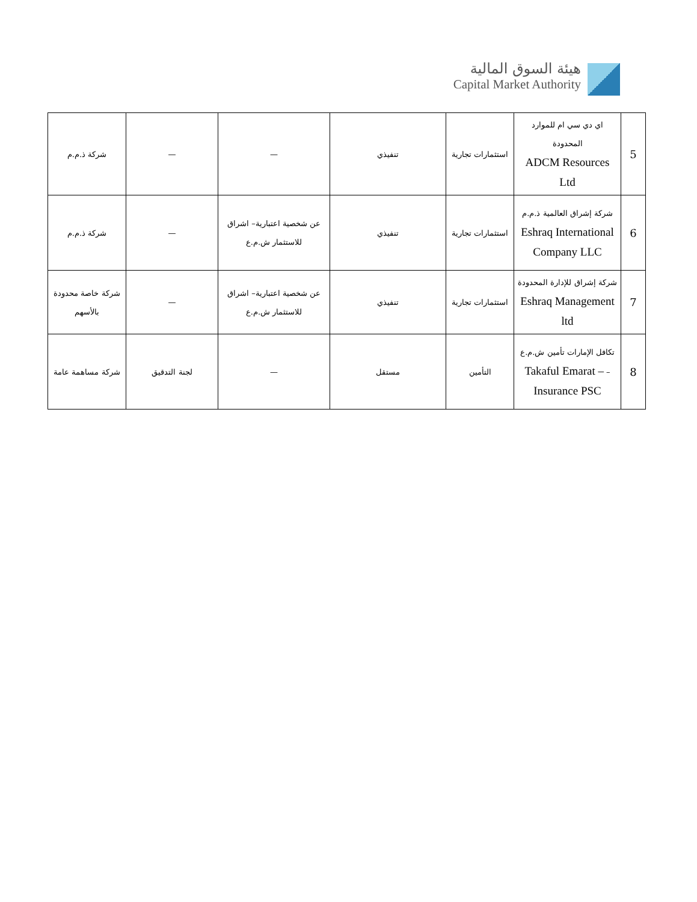هيئة السوق المالية
Capital Market Authority
| 5 | اي دي سي ام للموارد المحدودة ADCM Resources Ltd | استثمارات تجارية | تنفيذي | — | — | شركة ذ.م.م |
| 6 | شركة إشراق العالمية ذ.م.م Eshraq International Company LLC | استثمارات تجارية | تنفيذي | عن شخصية اعتبارية– اشراق للاستثمار ش.م.ع | — | شركة ذ.م.م |
| 7 | شركة إشراق للإدارة المحدودة Eshraq Management ltd | استثمارات تجارية | تنفيذي | عن شخصية اعتبارية– اشراق للاستثمار ش.م.ع | — | شركة خاصة محدودة بالأسهم |
| 8 | تكافل الإمارات تأمين ش.م.ع – Takaful Emarat – Insurance PSC | التأمين | مستقل | — | لجنة التدقيق | شركة مساهمة عامة |